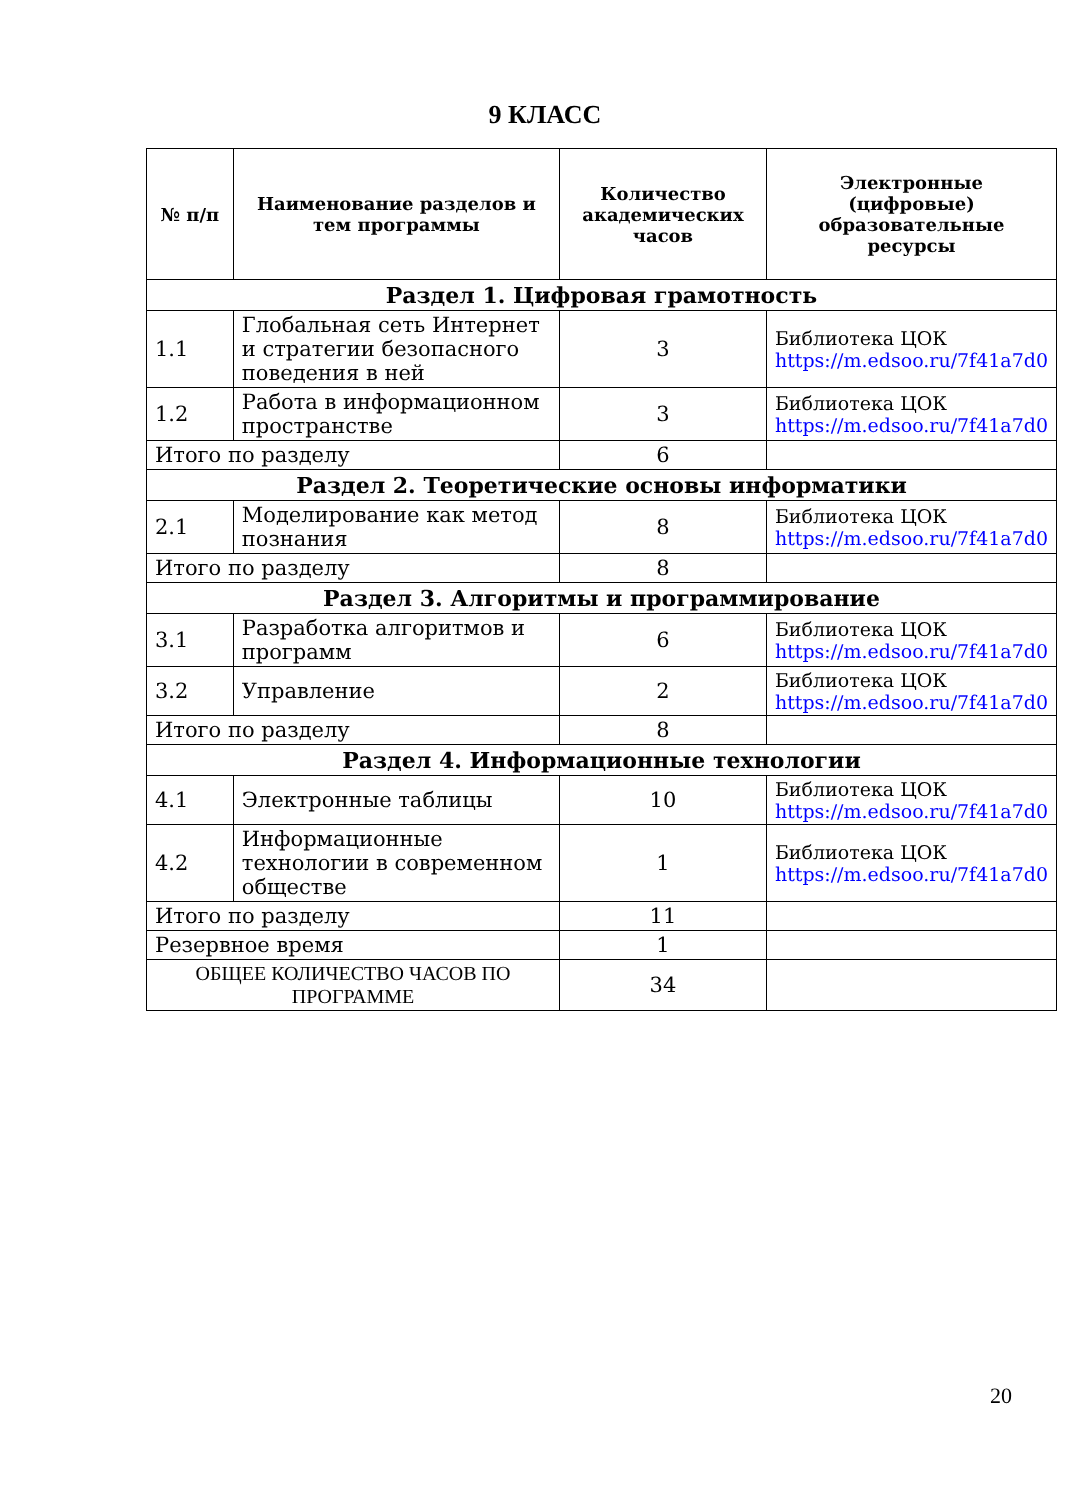9 КЛАСС
| № п/п | Наименование разделов и тем программы | Количество академических часов | Электронные (цифровые) образовательные ресурсы |
| --- | --- | --- | --- |
| Раздел 1. Цифровая грамотность | | | |
| 1.1 | Глобальная сеть Интернет и стратегии безопасного поведения в ней | 3 | Библиотека ЦОК https://m.edsoo.ru/7f41a7d0 |
| 1.2 | Работа в информационном пространстве | 3 | Библиотека ЦОК https://m.edsoo.ru/7f41a7d0 |
| Итого по разделу | | 6 | |
| Раздел 2. Теоретические основы информатики | | | |
| 2.1 | Моделирование как метод познания | 8 | Библиотека ЦОК https://m.edsoo.ru/7f41a7d0 |
| Итого по разделу | | 8 | |
| Раздел 3. Алгоритмы и программирование | | | |
| 3.1 | Разработка алгоритмов и программ | 6 | Библиотека ЦОК https://m.edsoo.ru/7f41a7d0 |
| 3.2 | Управление | 2 | Библиотека ЦОК https://m.edsoo.ru/7f41a7d0 |
| Итого по разделу | | 8 | |
| Раздел 4. Информационные технологии | | | |
| 4.1 | Электронные таблицы | 10 | Библиотека ЦОК https://m.edsoo.ru/7f41a7d0 |
| 4.2 | Информационные технологии в современном обществе | 1 | Библиотека ЦОК https://m.edsoo.ru/7f41a7d0 |
| Итого по разделу | | 11 | |
| Резервное время | | 1 | |
| ОБЩЕЕ КОЛИЧЕСТВО ЧАСОВ ПО ПРОГРАММЕ | | 34 | |
20